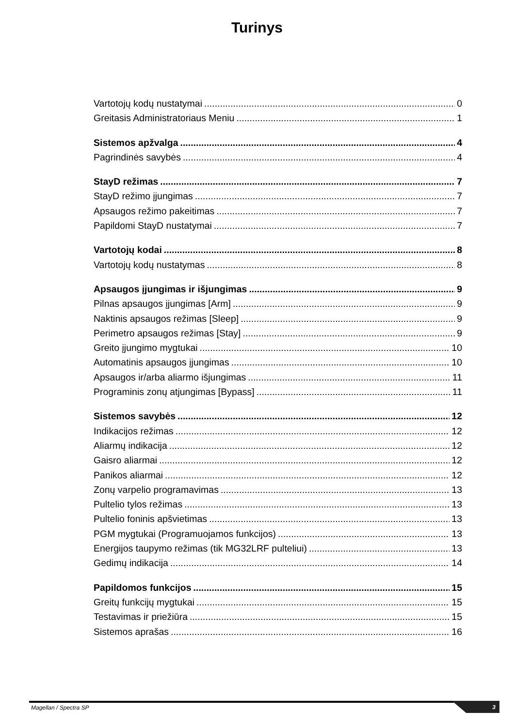Turinys
Vartotojų kodų nustatymai 0
Greitasis Administratoriaus Meniu 1
Sistemos apžvalga 4
Pagrindinės savybės 4
StayD režimas 7
StayD režimo įjungimas 7
Apsaugos režimo pakeitimas 7
Papildomi StayD nustatymai 7
Vartotojų kodai 8
Vartotojų kodų nustatymas 8
Apsaugos įjungimas ir išjungimas 9
Pilnas apsaugos įjungimas [Arm] 9
Naktinis apsaugos režimas [Sleep] 9
Perimetro apsaugos režimas [Stay] 9
Greito įjungimo mygtukai 10
Automatinis apsaugos įjungimas 10
Apsaugos ir/arba aliarmo išjungimas 11
Programinis zonų atjungimas [Bypass] 11
Sistemos savybės 12
Indikacijos režimas 12
Aliarmų indikacija 12
Gaisro aliarmai 12
Panikos aliarmai 12
Zonų varpelio programavimas 13
Pultelio tylos režimas 13
Pultelio foninis apšvietimas 13
PGM mygtukai (Programuojamos funkcijos) 13
Energijos taupymo režimas (tik MG32LRF pulteliui) 13
Gedimų indikacija 14
Papildomos funkcijos 15
Greitų funkcijų mygtukai 15
Testavimas ir priežiūra 15
Sistemos aprašas 16
Magellan / Spectra SP
3